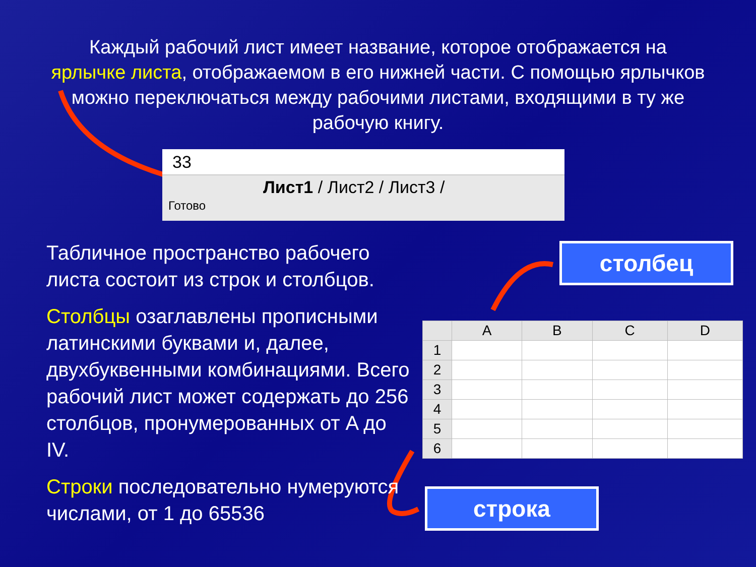Каждый рабочий лист имеет название, которое отображается на ярлычке листа, отображаемом в его нижней части. С помощью ярлычков можно переключаться между рабочими листами, входящими в ту же рабочую книгу.
33
Лист1 / Лист2 / Лист3 /
Готово
Табличное пространство рабочего листа состоит из строк и столбцов.
Столбцы озаглавлены прописными латинскими буквами и, далее, двухбуквенными комбинациями. Всего рабочий лист может содержать до 256 столбцов, пронумерованных от A до IV.
Строки последовательно нумеруются числами, от 1 до 65536
столбец
| | A | B | C | D |
| --- | --- | --- | --- | --- |
| 1 | | | | |
| 2 | | | | |
| 3 | | | | |
| 4 | | | | |
| 5 | | | | |
| 6 | | | | |
строка